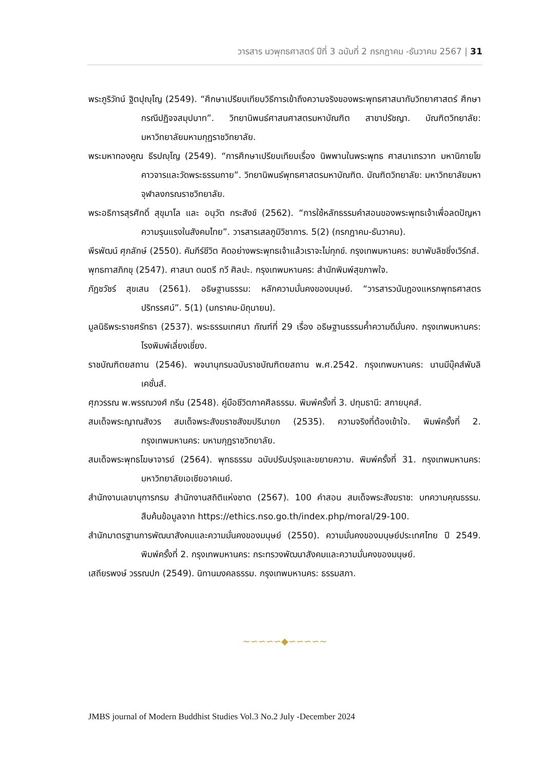วารสาร นวพุทธศาสตร์ ปีที่ 3 ฉบับที่ 2 กรกฎาคม -ธันวาคม 2567 | 31
พระภูริวัทน์ ฐิตปุญฺโญ (2549). “ศึกษาเปรียบเทียบวิธีการเข้าถึงความจริงของพระพุทธศาสนากับวิทยาศาสตร์ ศึกษากรณีปฏิจจสมุปบาท”. วิทยานิพนธ์ศาสนศาสตรมหาบัณฑิต สาขาปรัชญา. บัณฑิตวิทยาลัย: มหาวิทยาลัยมหามกุฏราชวิทยาลัย.
พระมหาทองคูณ ธีรปญฺโญ (2549). “การศึกษาเปรียบเทียบเรื่อง นิพพานในพระพุทธ ศาสนาเถรวาท มหานิกายโยคาวจารและวัดพระธรรมกาย”. วิทยานิพนธ์พุทธศาสตรมหาบัณฑิต. บัณฑิตวิทยาลัย: มหาวิทยาลัยมหาจุฬาลงกรณราชวิทยาลัย.
พระอธิการสุรศักดิ์ สุขุมาโล และ อนุวัต กระสังข์ (2562). “การใช้หลักธรรมคำสอนของพระพุทธเจ้าเพื่อลดปัญหาความรุนแรงในสังคมไทย”. วารสารเสลภูมิวิชาการ. 5(2) (กรกฎาคม-ธันวาคม).
พีรพัฒน์ ศุภลักษ์ (2550). คัมภีร์ชีวิต คิดอย่างพระพุทธเจ้าแล้วเราจะไม่ทุกข์. กรุงเทพมหานคร: ชบาพับลิชชิ่งเวิร์กส์.
พุทธทาสภิกขุ (2547). ศาสนา ดนตรี กวี ศิลปะ. กรุงเทพมหานคร: สำนักพิมพ์สุขภาพใจ.
ภัฏชวัชร์ สุขเสน (2561). อธิษฐานธรรม: หลักความมั่นคงของมนุษย์. “วารสารวนัมฎองแหรกพุทธศาสตรปริทรรศน์”. 5(1) (มกราคม-มิถุนายน).
มูลนิธิพระราชศรัทธา (2537). พระธรรมเทศนา กัณฑ์ที่ 29 เรื่อง อธิษฐานธรรมค้ำความดีมั่นคง. กรุงเทพมหานคร: โรงพิมพ์เลี่ยงเชี่ยง.
ราชบัณฑิตยสถาน (2546). พจนานุกรมฉบับราชบัณฑิตยสถาน พ.ศ.2542. กรุงเทพมหานคร: นานมีบุ๊คส์พับลิเคชั่นส์.
ศุภวรรณ พ.พรรณวงศ์ กรีน (2548). คู่มือชีวิตภาคศีลธรรม. พิมพ์ครั้งที่ 3. ปทุมธานี: สกายบุคส์.
สมเด็จพระญาณสังวร สมเด็จพระสังฆราชสังฆปรินายก (2535). ความจริงที่ต้องเข้าใจ. พิมพ์ครั้งที่ 2. กรุงเทพมหานคร: มหามกุฏราชวิทยาลัย.
สมเด็จพระพุทธโฆษาจารย์ (2564). พุทธธรรม ฉบับปรับปรุงและขยายความ. พิมพ์ครั้งที่ 31. กรุงเทพมหานคร: มหาวิทยาลัยเอเชียอาคเนย์.
สำนักงานเลขานุการกรม สำนักงานสถิติแห่งชาต (2567). 100 คำสอน สมเด็จพระสังฆราช: บทความคุณธรรม. สืบค้นข้อมูลจาก https://ethics.nso.go.th/index.php/moral/29-100.
สำนักมาตรฐานการพัฒนาสังคมและความมั่นคงของมนุษย์ (2550). ความมั่นคงของมนุษย์ประเทศไทย ปี 2549. พิมพ์ครั้งที่ 2. กรุงเทพมหานคร: กระทรวงพัฒนาสังคมและความมั่นคงของมนุษย์.
เสถียรพงษ์ วรรณปก (2549). นิทานมงคลธรรม. กรุงเทพมหานคร: ธรรมสภา.
~∽∽∽∽◆∽∽∽∽~
JMBS journal of Modern Buddhist Studies Vol.3 No.2 July -December 2024